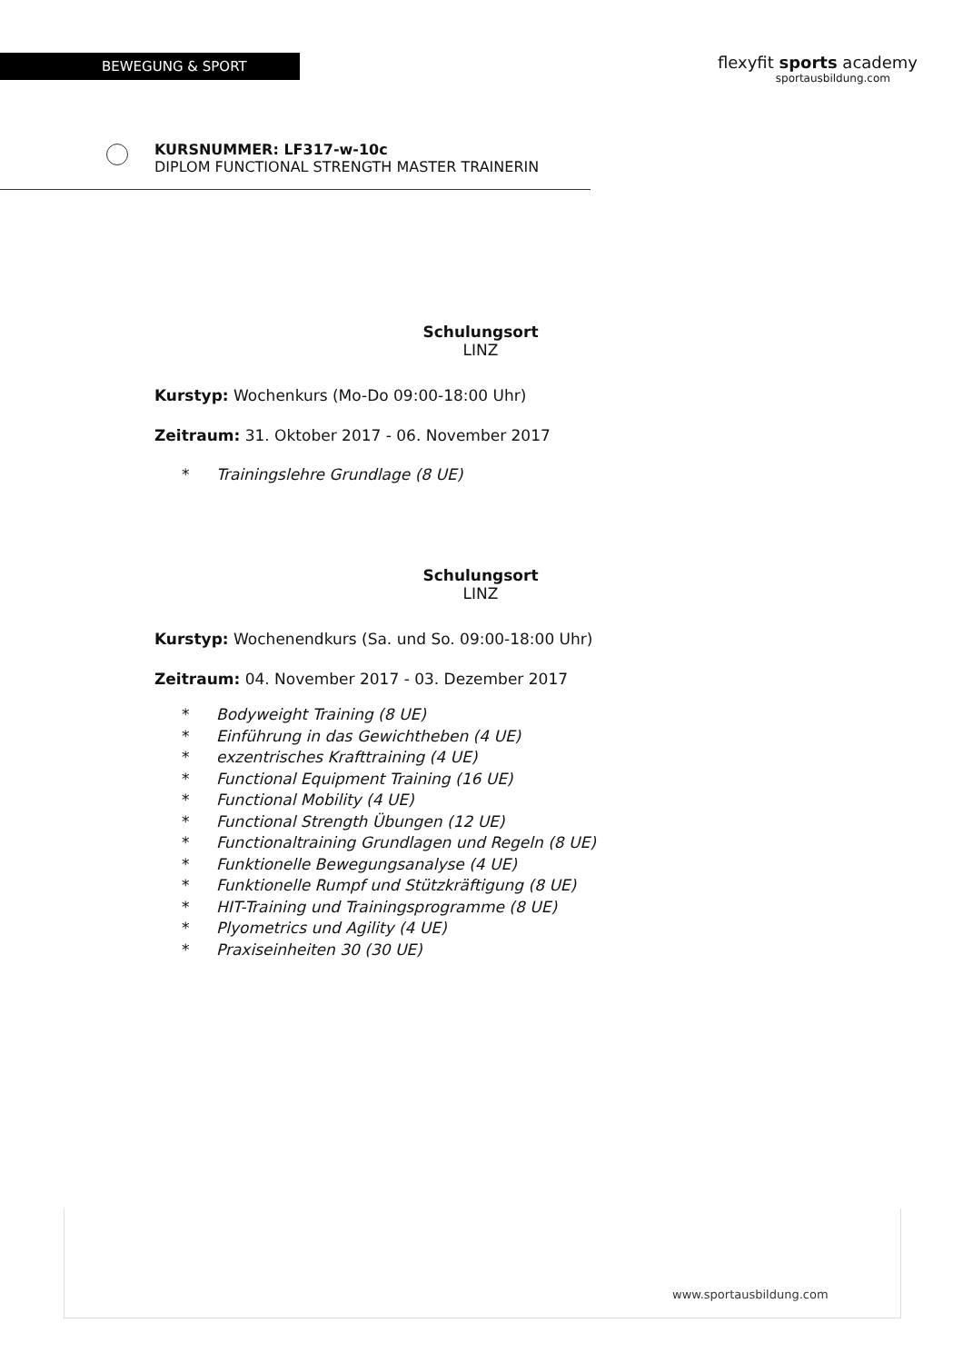BEWEGUNG & SPORT
flexyfit sports academy
sportausbildung.com
KURSNUMMER: LF317-w-10c
DIPLOM FUNCTIONAL STRENGTH MASTER TRAINERIN
Schulungsort
LINZ
Kurstyp: Wochenkurs (Mo-Do 09:00-18:00 Uhr)
Zeitraum: 31. Oktober 2017 - 06. November 2017
* Trainingslehre Grundlage (8 UE)
Schulungsort
LINZ
Kurstyp: Wochenendkurs (Sa. und So. 09:00-18:00 Uhr)
Zeitraum: 04. November 2017 - 03. Dezember 2017
* Bodyweight Training (8 UE)
* Einführung in das Gewichtheben (4 UE)
* exzentrisches Krafttraining (4 UE)
* Functional Equipment Training (16 UE)
* Functional Mobility (4 UE)
* Functional Strength Übungen (12 UE)
* Functionaltraining Grundlagen und Regeln (8 UE)
* Funktionelle Bewegungsanalyse (4 UE)
* Funktionelle Rumpf und Stützkräftigung (8 UE)
* HIT-Training und Trainingsprogramme (8 UE)
* Plyometrics und Agility (4 UE)
* Praxiseinheiten 30 (30 UE)
www.sportausbildung.com